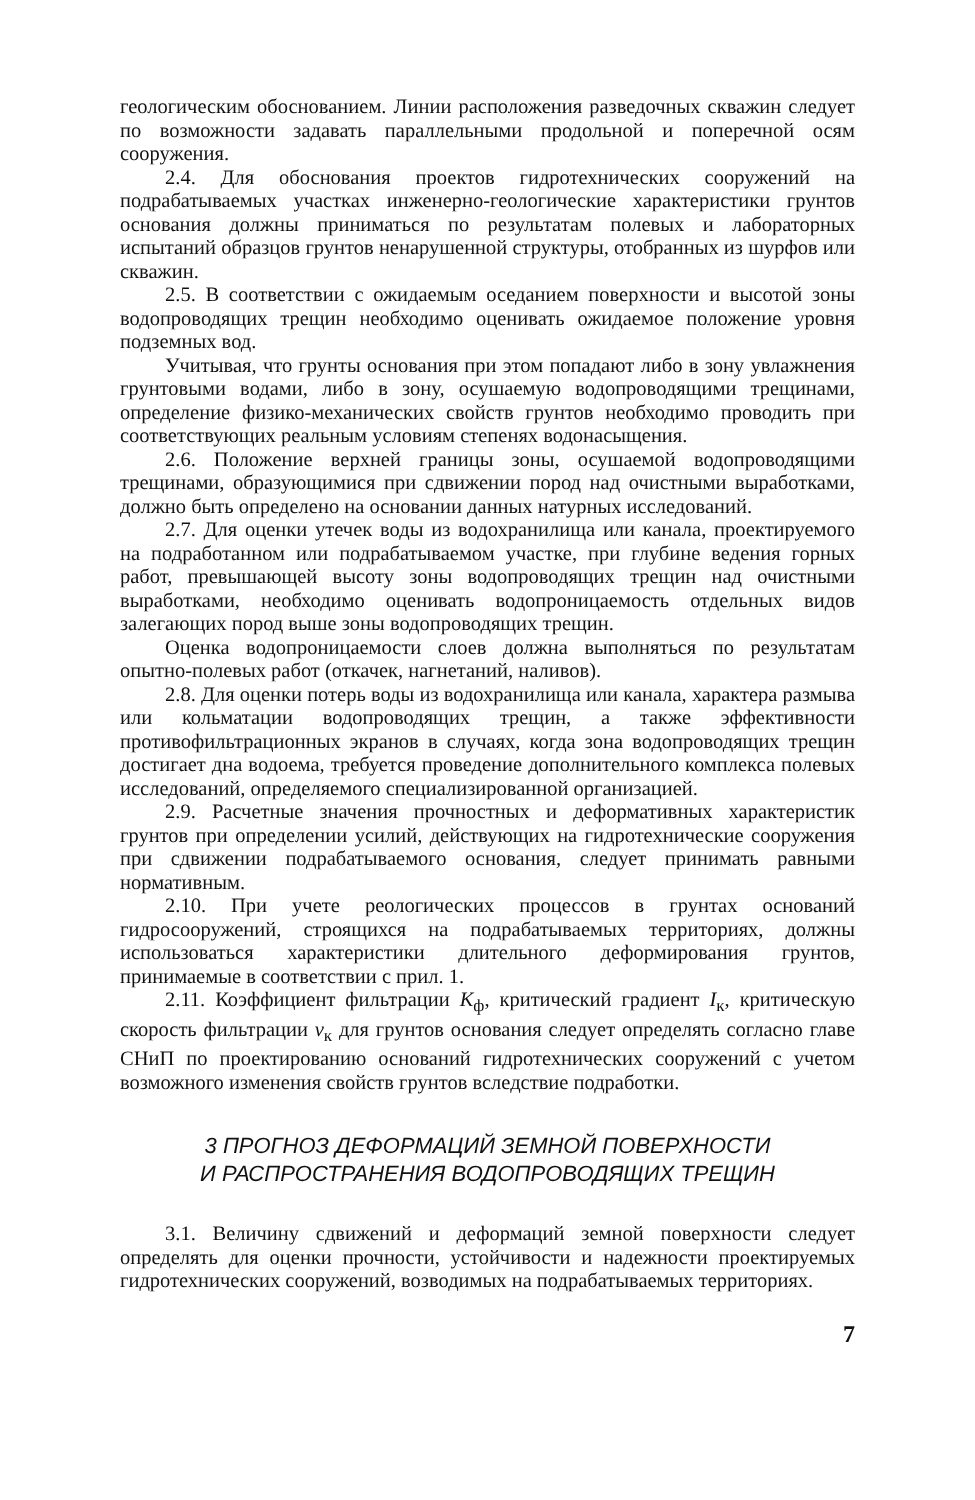геологическим обоснованием. Линии расположения разведочных скважин следует по возможности задавать параллельными продольной и поперечной осям сооружения.
2.4. Для обоснования проектов гидротехнических сооружений на подрабатываемых участках инженерно-геологические характеристики грунтов основания должны приниматься по результатам полевых и лабораторных испытаний образцов грунтов ненарушенной структуры, отобранных из шурфов или скважин.
2.5. В соответствии с ожидаемым оседанием поверхности и высотой зоны водопроводящих трещин необходимо оценивать ожидаемое положение уровня подземных вод.
Учитывая, что грунты основания при этом попадают либо в зону увлажнения грунтовыми водами, либо в зону, осушаемую водопроводящими трещинами, определение физико-механических свойств грунтов необходимо проводить при соответствующих реальным условиям степенях водонасыщения.
2.6. Положение верхней границы зоны, осушаемой водопроводящими трещинами, образующимися при сдвижении пород над очистными выработками, должно быть определено на основании данных натурных исследований.
2.7. Для оценки утечек воды из водохранилища или канала, проектируемого на подработанном или подрабатываемом участке, при глубине ведения горных работ, превышающей высоту зоны водопроводящих трещин над очистными выработками, необходимо оценивать водопроницаемость отдельных видов залегающих пород выше зоны водопроводящих трещин.
Оценка водопроницаемости слоев должна выполняться по результатам опытно-полевых работ (откачек, нагнетаний, наливов).
2.8. Для оценки потерь воды из водохранилища или канала, характера размыва или кольматации водопроводящих трещин, а также эффективности противофильтрационных экранов в случаях, когда зона водопроводящих трещин достигает дна водоема, требуется проведение дополнительного комплекса полевых исследований, определяемого специализированной организацией.
2.9. Расчетные значения прочностных и деформативных характеристик грунтов при определении усилий, действующих на гидротехнические сооружения при сдвижении подрабатываемого основания, следует принимать равными нормативным.
2.10. При учете реологических процессов в грунтах оснований гидросооружений, строящихся на подрабатываемых территориях, должны использоваться характеристики длительного деформирования грунтов, принимаемые в соответствии с прил. 1.
2.11. Коэффициент фильтрации K<sub>ф</sub>, критический градиент I<sub>к</sub>, критическую скорость фильтрации v<sub>к</sub> для грунтов основания следует определять согласно главе СНиП по проектированию оснований гидротехнических сооружений с учетом возможного изменения свойств грунтов вследствие подработки.
3 ПРОГНОЗ ДЕФОРМАЦИЙ ЗЕМНОЙ ПОВЕРХНОСТИ
И РАСПРОСТРАНЕНИЯ ВОДОПРОВОДЯЩИХ ТРЕЩИН
3.1. Величину сдвижений и деформаций земной поверхности следует определять для оценки прочности, устойчивости и надежности проектируемых гидротехнических сооружений, возводимых на подрабатываемых территориях.
7